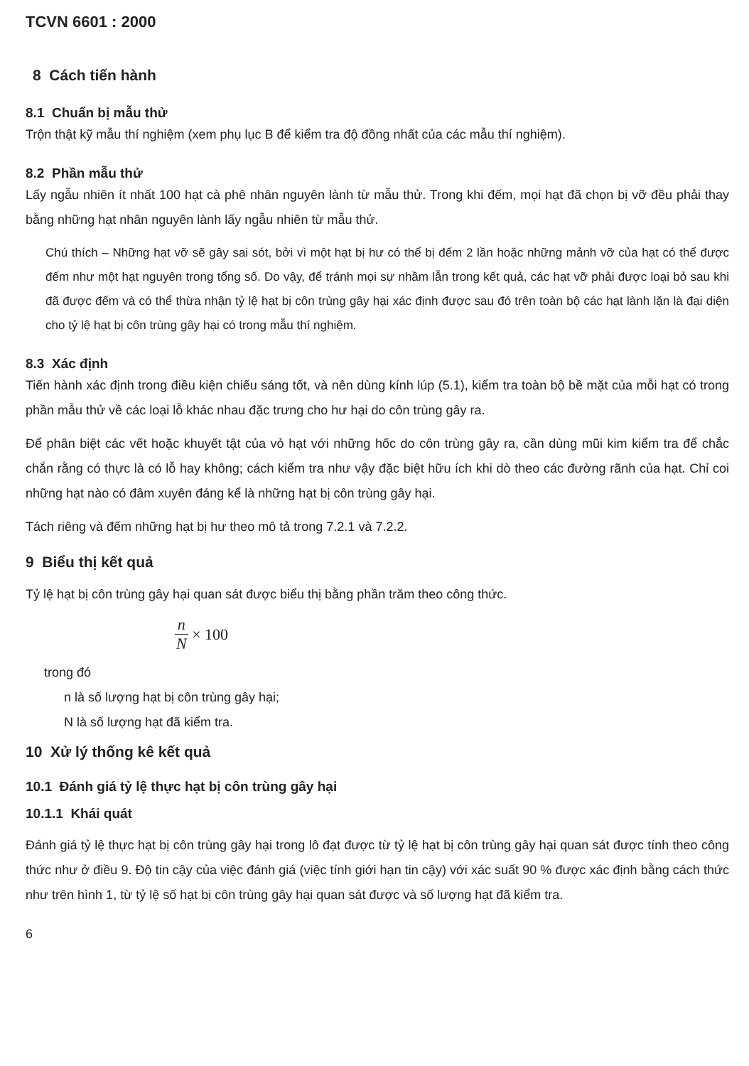TCVN 6601 : 2000
8 Cách tiến hành
8.1 Chuẩn bị mẫu thử
Trộn thật kỹ mẫu thí nghiệm (xem phụ lục B để kiểm tra độ đồng nhất của các mẫu thí nghiệm).
8.2 Phần mẫu thử
Lấy ngẫu nhiên ít nhất 100 hạt cà phê nhân nguyên lành từ mẫu thử. Trong khi đếm, mọi hạt đã chọn bị vỡ đều phải thay bằng những hạt nhân nguyên lành lấy ngẫu nhiên từ mẫu thử.
Chú thích – Những hạt vỡ sẽ gây sai sót, bởi vì một hạt bị hư có thể bị đếm 2 lần hoặc những mảnh vỡ của hạt có thể được đếm như một hạt nguyên trong tổng số. Do vậy, để tránh mọi sự nhầm lẫn trong kết quả, các hạt vỡ phải được loại bỏ sau khi đã được đếm và có thể thừa nhận tỷ lệ hạt bị côn trùng gây hại xác định được sau đó trên toàn bộ các hạt lành lặn là đại diện cho tỷ lệ hạt bị côn trùng gây hại có trong mẫu thí nghiệm.
8.3 Xác định
Tiến hành xác định trong điều kiện chiếu sáng tốt, và nên dùng kính lúp (5.1), kiểm tra toàn bộ bề mặt của mỗi hạt có trong phần mẫu thử về các loại lỗ khác nhau đặc trưng cho hư hại do côn trùng gây ra.
Để phân biệt các vết hoặc khuyết tật của vỏ hạt với những hốc do côn trùng gây ra, cần dùng mũi kim kiểm tra để chắc chắn rằng có thực là có lỗ hay không; cách kiểm tra như vậy đặc biệt hữu ích khi dò theo các đường rãnh của hạt. Chỉ coi những hạt nào có đâm xuyên đáng kể là những hạt bị côn trùng gây hại.
Tách riêng và đếm những hạt bị hư theo mô tả trong 7.2.1 và 7.2.2.
9 Biểu thị kết quả
Tỷ lệ hạt bị côn trùng gây hại quan sát được biểu thị bằng phần trăm theo công thức.
n N × 100
trong đó
n là số lượng hạt bị côn trùng gây hại;
N là số lượng hạt đã kiểm tra.
10 Xử lý thống kê kết quả
10.1 Đánh giá tỷ lệ thực hạt bị côn trùng gây hại
10.1.1 Khái quát
Đánh giá tỷ lệ thực hạt bị côn trùng gây hại trong lô đạt được từ tỷ lệ hạt bị côn trùng gây hại quan sát được tính theo công thức như ở điều 9. Độ tin cậy của việc đánh giá (việc tính giới hạn tin cậy) với xác suất 90 % được xác định bằng cách thức như trên hình 1, từ tỷ lệ số hạt bị côn trùng gây hại quan sát được và số lượng hạt đã kiểm tra.
6